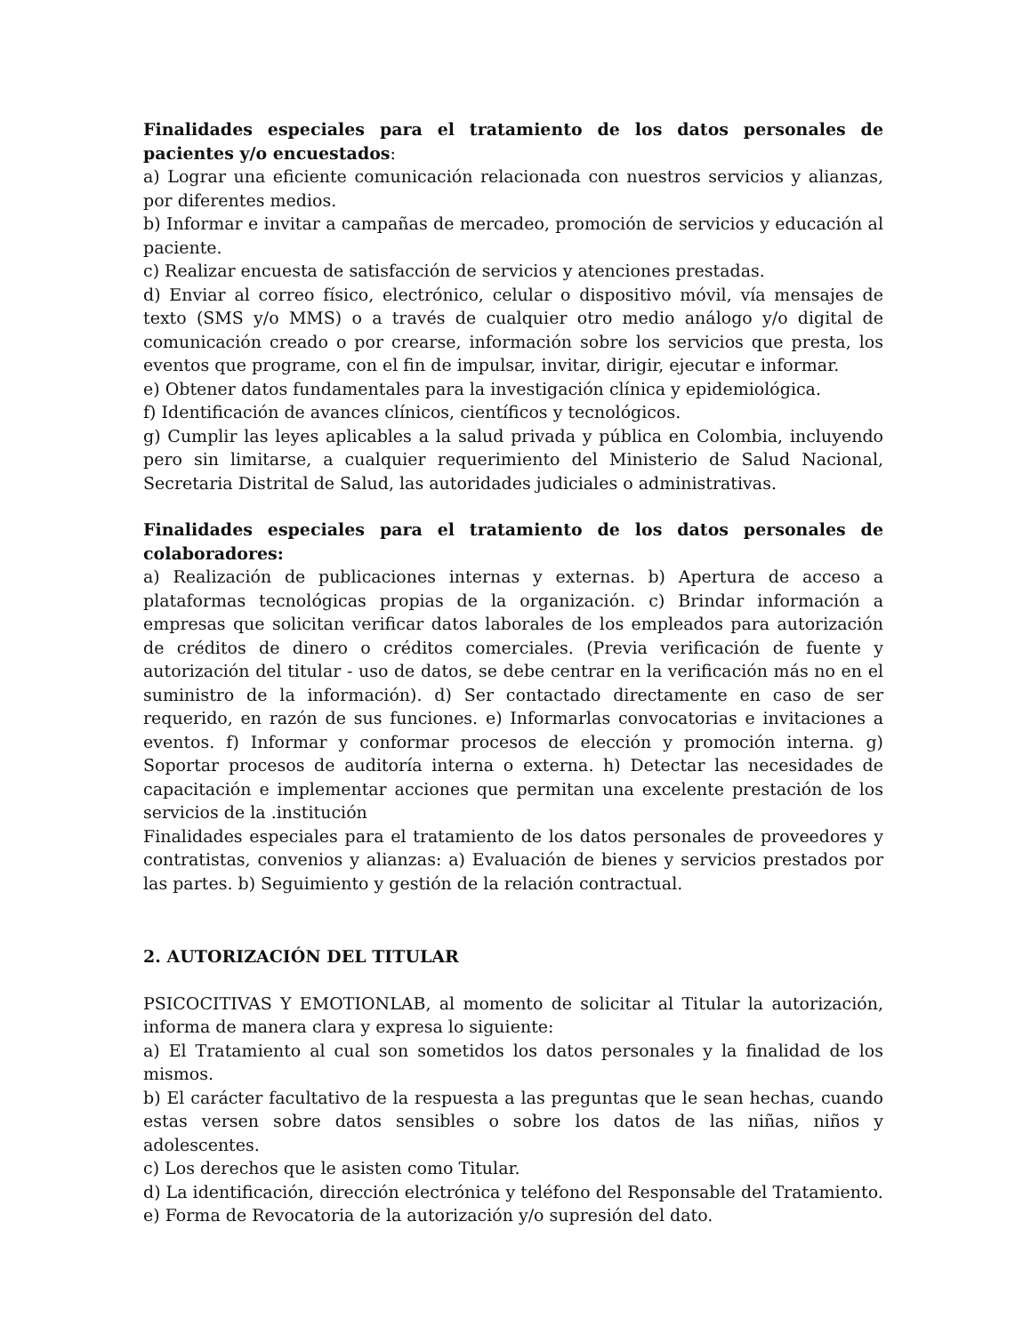Finalidades especiales para el tratamiento de los datos personales de pacientes y/o encuestados:
a) Lograr una eficiente comunicación relacionada con nuestros servicios y alianzas, por diferentes medios.
b) Informar e invitar a campañas de mercadeo, promoción de servicios y educación al paciente.
c) Realizar encuesta de satisfacción de servicios y atenciones prestadas.
d) Enviar al correo físico, electrónico, celular o dispositivo móvil, vía mensajes de texto (SMS y/o MMS) o a través de cualquier otro medio análogo y/o digital de comunicación creado o por crearse, información sobre los servicios que presta, los eventos que programe, con el fin de impulsar, invitar, dirigir, ejecutar e informar.
e) Obtener datos fundamentales para la investigación clínica y epidemiológica.
f) Identificación de avances clínicos, científicos y tecnológicos.
g) Cumplir las leyes aplicables a la salud privada y pública en Colombia, incluyendo pero sin limitarse, a cualquier requerimiento del Ministerio de Salud Nacional, Secretaria Distrital de Salud, las autoridades judiciales o administrativas.
Finalidades especiales para el tratamiento de los datos personales de colaboradores:
a) Realización de publicaciones internas y externas. b) Apertura de acceso a plataformas tecnológicas propias de la organización. c) Brindar información a empresas que solicitan verificar datos laborales de los empleados para autorización de créditos de dinero o créditos comerciales. (Previa verificación de fuente y autorización del titular - uso de datos, se debe centrar en la verificación más no en el suministro de la información). d) Ser contactado directamente en caso de ser requerido, en razón de sus funciones. e) Informarlas convocatorias e invitaciones a eventos. f) Informar y conformar procesos de elección y promoción interna. g) Soportar procesos de auditoría interna o externa. h) Detectar las necesidades de capacitación e implementar acciones que permitan una excelente prestación de los servicios de la .institución
Finalidades especiales para el tratamiento de los datos personales de proveedores y contratistas, convenios y alianzas: a) Evaluación de bienes y servicios prestados por las partes. b) Seguimiento y gestión de la relación contractual.
2. AUTORIZACIÓN DEL TITULAR
PSICOCITIVAS Y EMOTIONLAB, al momento de solicitar al Titular la autorización, informa de manera clara y expresa lo siguiente:
a) El Tratamiento al cual son sometidos los datos personales y la finalidad de los mismos.
b) El carácter facultativo de la respuesta a las preguntas que le sean hechas, cuando estas versen sobre datos sensibles o sobre los datos de las niñas, niños y adolescentes.
c) Los derechos que le asisten como Titular.
d) La identificación, dirección electrónica y teléfono del Responsable del Tratamiento.
e) Forma de Revocatoria de la autorización y/o supresión del dato.